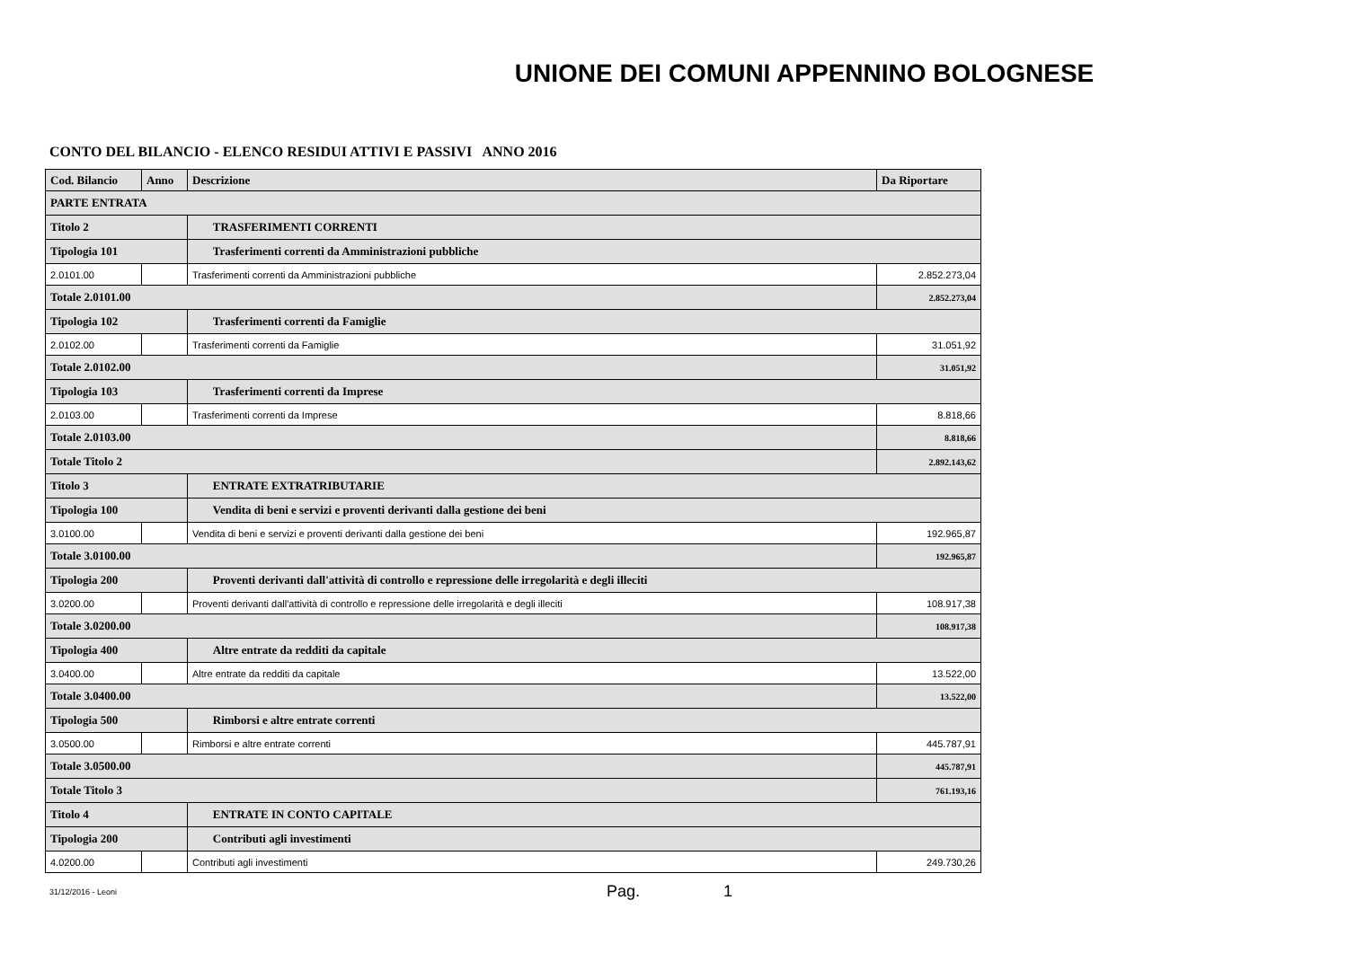UNIONE DEI COMUNI APPENNINO BOLOGNESE
CONTO DEL BILANCIO - ELENCO RESIDUI ATTIVI E PASSIVI ANNO 2016
| Cod. Bilancio | Anno | Descrizione | Da Riportare |
| --- | --- | --- | --- |
| PARTE ENTRATA | | | |
| Titolo 2 | | TRASFERIMENTI CORRENTI | |
| Tipologia 101 | | Trasferimenti correnti da Amministrazioni pubbliche | |
| 2.0101.00 | | Trasferimenti correnti da Amministrazioni pubbliche | 2.852.273,04 |
| Totale 2.0101.00 | | | 2.852.273,04 |
| Tipologia 102 | | Trasferimenti correnti da Famiglie | |
| 2.0102.00 | | Trasferimenti correnti da Famiglie | 31.051,92 |
| Totale 2.0102.00 | | | 31.051,92 |
| Tipologia 103 | | Trasferimenti correnti da Imprese | |
| 2.0103.00 | | Trasferimenti correnti da Imprese | 8.818,66 |
| Totale 2.0103.00 | | | 8.818,66 |
| Totale Titolo 2 | | | 2.892.143,62 |
| Titolo 3 | | ENTRATE EXTRATRIBUTARIE | |
| Tipologia 100 | | Vendita di beni e servizi e proventi derivanti dalla gestione dei beni | |
| 3.0100.00 | | Vendita di beni e servizi e proventi derivanti dalla gestione dei beni | 192.965,87 |
| Totale 3.0100.00 | | | 192.965,87 |
| Tipologia 200 | | Proventi derivanti dall'attività di controllo e repressione delle irregolarità e degli illeciti | |
| 3.0200.00 | | Proventi derivanti dall'attività di controllo e repressione delle irregolarità e degli illeciti | 108.917,38 |
| Totale 3.0200.00 | | | 108.917,38 |
| Tipologia 400 | | Altre entrate da redditi da capitale | |
| 3.0400.00 | | Altre entrate da redditi da capitale | 13.522,00 |
| Totale 3.0400.00 | | | 13.522,00 |
| Tipologia 500 | | Rimborsi e altre entrate correnti | |
| 3.0500.00 | | Rimborsi e altre entrate correnti | 445.787,91 |
| Totale 3.0500.00 | | | 445.787,91 |
| Totale Titolo 3 | | | 761.193,16 |
| Titolo 4 | | ENTRATE IN CONTO CAPITALE | |
| Tipologia 200 | | Contributi agli investimenti | |
| 4.0200.00 | | Contributi agli investimenti | 249.730,26 |
31/12/2016 - Leoni Pag. 1